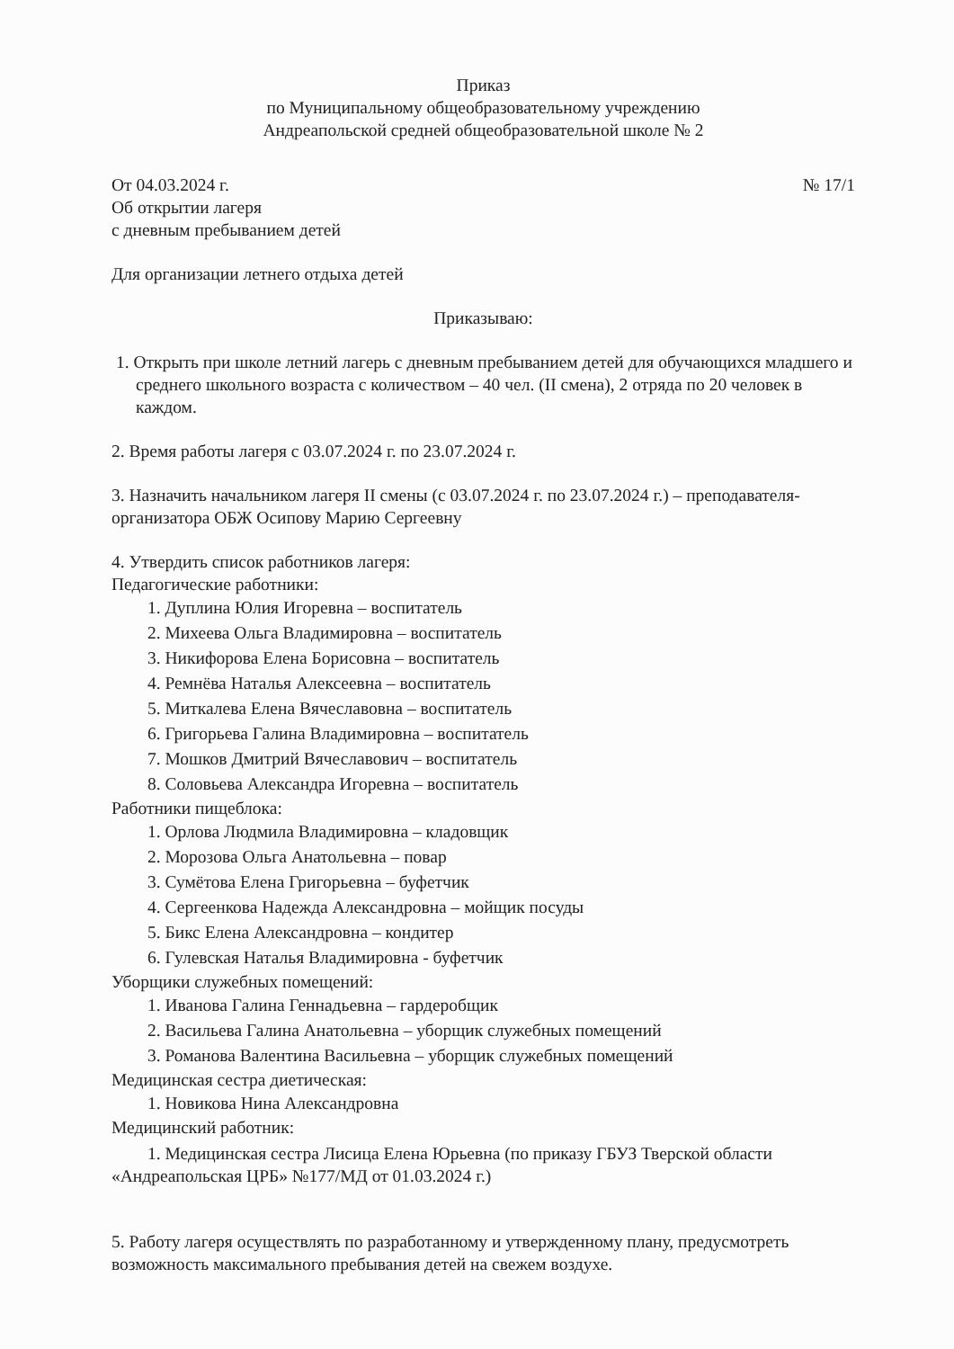Приказ
по Муниципальному общеобразовательному учреждению
Андреапольской средней общеобразовательной школе № 2
От 04.03.2024 г. № 17/1
Об открытии лагеря
с дневным пребыванием детей
Для организации летнего отдыха детей
Приказываю:
1. Открыть при школе летний лагерь с дневным пребыванием детей для обучающихся младшего и среднего школьного возраста с количеством – 40 чел. (II смена), 2 отряда по 20 человек в каждом.
2. Время работы лагеря с 03.07.2024 г. по 23.07.2024 г.
3. Назначить начальником лагеря II смены (с 03.07.2024 г. по 23.07.2024 г.) – преподавателя-организатора ОБЖ Осипову Марию Сергеевну
4. Утвердить список работников лагеря:
Педагогические работники:
1. Дуплина Юлия Игоревна – воспитатель
2. Михеева Ольга Владимировна – воспитатель
3. Никифорова Елена Борисовна – воспитатель
4. Ремнёва Наталья Алексеевна – воспитатель
5. Миткалева Елена Вячеславовна – воспитатель
6. Григорьева Галина Владимировна – воспитатель
7. Мошков Дмитрий Вячеславович – воспитатель
8. Соловьева Александра Игоревна – воспитатель
Работники пищеблока:
1. Орлова Людмила Владимировна – кладовщик
2. Морозова Ольга Анатольевна – повар
3. Сумётова Елена Григорьевна – буфетчик
4. Сергеенкова Надежда Александровна – мойщик посуды
5. Бикс Елена Александровна – кондитер
6. Гулевская Наталья Владимировна - буфетчик
Уборщики служебных помещений:
1. Иванова Галина Геннадьевна – гардеробщик
2. Васильева Галина Анатольевна – уборщик служебных помещений
3. Романова Валентина Васильевна – уборщик служебных помещений
Медицинская сестра диетическая:
1. Новикова Нина Александровна
Медицинский работник:
1. Медицинская сестра Лисица Елена Юрьевна (по приказу ГБУЗ Тверской области «Андреапольская ЦРБ» №177/МД от 01.03.2024 г.)
5. Работу лагеря осуществлять по разработанному и утвержденному плану, предусмотреть возможность максимального пребывания детей на свежем воздухе.